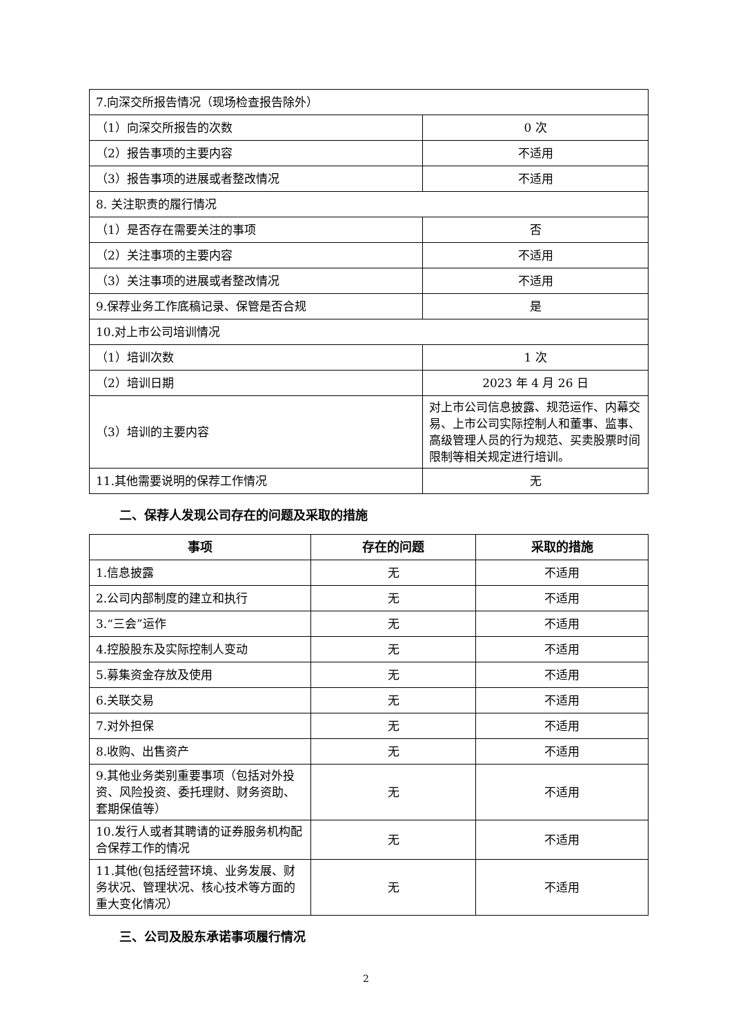| 7.向深交所报告情况（现场检查报告除外） | |
| （1）向深交所报告的次数 | 0 次 |
| （2）报告事项的主要内容 | 不适用 |
| （3）报告事项的进展或者整改情况 | 不适用 |
| 8. 关注职责的履行情况 | |
| （1）是否存在需要关注的事项 | 否 |
| （2）关注事项的主要内容 | 不适用 |
| （3）关注事项的进展或者整改情况 | 不适用 |
| 9.保荐业务工作底稿记录、保管是否合规 | 是 |
| 10.对上市公司培训情况 | |
| （1）培训次数 | 1 次 |
| （2）培训日期 | 2023 年 4 月 26 日 |
| （3）培训的主要内容 | 对上市公司信息披露、规范运作、内幕交易、上市公司实际控制人和董事、监事、高级管理人员的行为规范、买卖股票时间限制等相关规定进行培训。 |
| 11.其他需要说明的保荐工作情况 | 无 |
二、保荐人发现公司存在的问题及采取的措施
| 事项 | 存在的问题 | 采取的措施 |
| --- | --- | --- |
| 1.信息披露 | 无 | 不适用 |
| 2.公司内部制度的建立和执行 | 无 | 不适用 |
| 3.“三会”运作 | 无 | 不适用 |
| 4.控股股东及实际控制人变动 | 无 | 不适用 |
| 5.募集资金存放及使用 | 无 | 不适用 |
| 6.关联交易 | 无 | 不适用 |
| 7.对外担保 | 无 | 不适用 |
| 8.收购、出售资产 | 无 | 不适用 |
| 9.其他业务类别重要事项（包括对外投资、风险投资、委托理财、财务资助、套期保值等） | 无 | 不适用 |
| 10.发行人或者其聘请的证券服务机构配合保荐工作的情况 | 无 | 不适用 |
| 11.其他(包括经营环境、业务发展、财务状况、管理状况、核心技术等方面的重大变化情况） | 无 | 不适用 |
三、公司及股东承诺事项履行情况
2